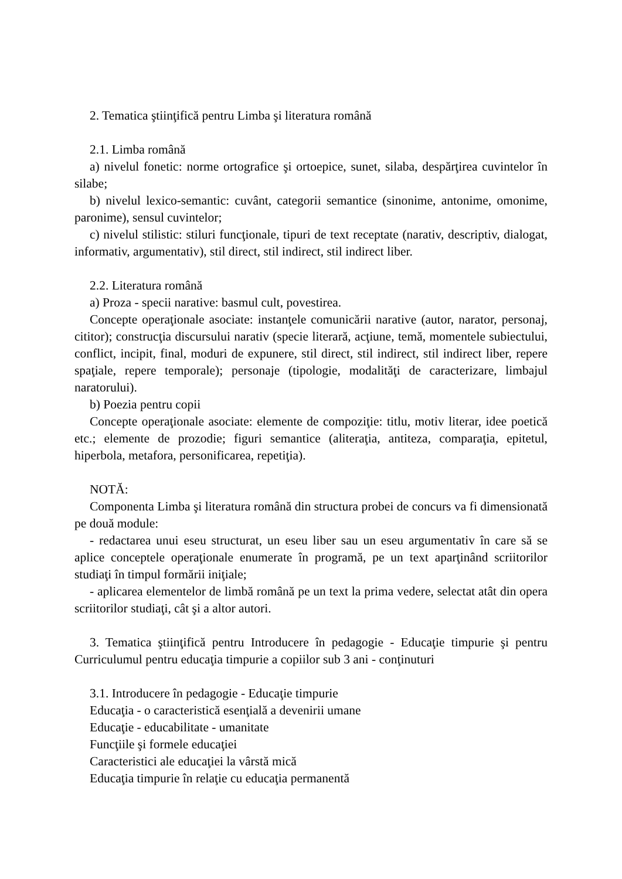2. Tematica ştiinţifică pentru Limba şi literatura română
2.1. Limba română
a) nivelul fonetic: norme ortografice şi ortoepice, sunet, silaba, despărţirea cuvintelor în silabe;
b) nivelul lexico-semantic: cuvânt, categorii semantice (sinonime, antonime, omonime, paronime), sensul cuvintelor;
c) nivelul stilistic: stiluri funcţionale, tipuri de text receptate (narativ, descriptiv, dialogat, informativ, argumentativ), stil direct, stil indirect, stil indirect liber.
2.2. Literatura română
a) Proza - specii narative: basmul cult, povestirea.
Concepte operaţionale asociate: instanţele comunicării narative (autor, narator, personaj, cititor); construcţia discursului narativ (specie literară, acţiune, temă, momentele subiectului, conflict, incipit, final, moduri de expunere, stil direct, stil indirect, stil indirect liber, repere spaţiale, repere temporale); personaje (tipologie, modalităţi de caracterizare, limbajul naratorului).
b) Poezia pentru copii
Concepte operaţionale asociate: elemente de compoziţie: titlu, motiv literar, idee poetică etc.; elemente de prozodie; figuri semantice (aliteraţia, antiteza, comparaţia, epitetul, hiperbola, metafora, personificarea, repetiţia).
NOTĂ:
Componenta Limba şi literatura română din structura probei de concurs va fi dimensionată pe două module:
- redactarea unui eseu structurat, un eseu liber sau un eseu argumentativ în care să se aplice conceptele operaţionale enumerate în programă, pe un text aparţinând scriitorilor studiaţi în timpul formării iniţiale;
- aplicarea elementelor de limbă română pe un text la prima vedere, selectat atât din opera scriitorilor studiaţi, cât şi a altor autori.
3. Tematica ştiinţifică pentru Introducere în pedagogie - Educaţie timpurie şi pentru Curriculumul pentru educaţia timpurie a copiilor sub 3 ani - conţinuturi
3.1. Introducere în pedagogie - Educaţie timpurie
Educaţia - o caracteristică esenţială a devenirii umane
Educaţie - educabilitate - umanitate
Funcţiile şi formele educaţiei
Caracteristici ale educaţiei la vârstă mică
Educaţia timpurie în relaţie cu educaţia permanentă